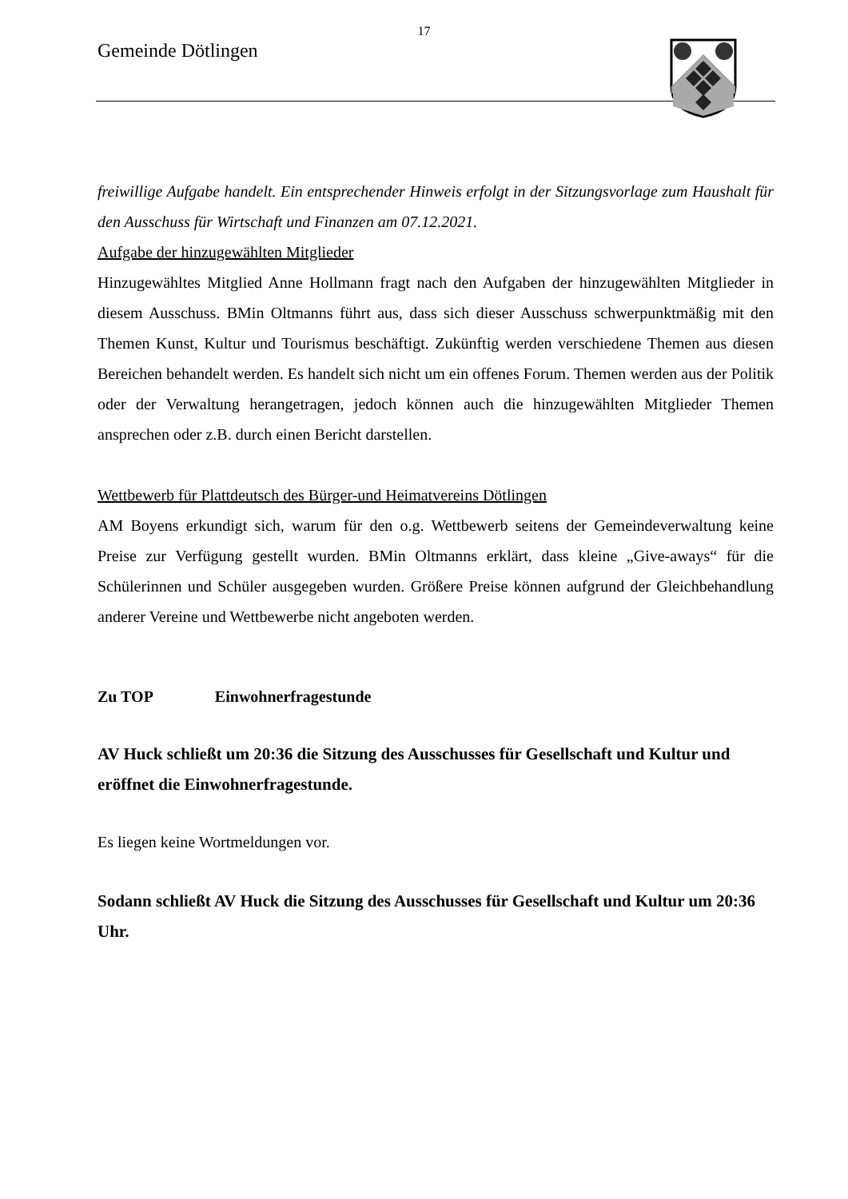17
Gemeinde Dötlingen
freiwillige Aufgabe handelt. Ein entsprechender Hinweis erfolgt in der Sitzungsvorlage zum Haushalt für den Ausschuss für Wirtschaft und Finanzen am 07.12.2021.
Aufgabe der hinzugewählten Mitglieder
Hinzugewähltes Mitglied Anne Hollmann fragt nach den Aufgaben der hinzugewählten Mitglieder in diesem Ausschuss. BMin Oltmanns führt aus, dass sich dieser Ausschuss schwerpunktmäßig mit den Themen Kunst, Kultur und Tourismus beschäftigt. Zukünftig werden verschiedene Themen aus diesen Bereichen behandelt werden. Es handelt sich nicht um ein offenes Forum. Themen werden aus der Politik oder der Verwaltung herangetragen, jedoch können auch die hinzugewählten Mitglieder Themen ansprechen oder z.B. durch einen Bericht darstellen.
Wettbewerb für Plattdeutsch des Bürger-und Heimatvereins Dötlingen
AM Boyens erkundigt sich, warum für den o.g. Wettbewerb seitens der Gemeindeverwaltung keine Preise zur Verfügung gestellt wurden. BMin Oltmanns erklärt, dass kleine „Give-aways“ für die Schülerinnen und Schüler ausgegeben wurden. Größere Preise können aufgrund der Gleichbehandlung anderer Vereine und Wettbewerbe nicht angeboten werden.
Zu TOP Einwohnerfragestunde
AV Huck schließt um 20:36 die Sitzung des Ausschusses für Gesellschaft und Kultur und eröffnet die Einwohnerfragestunde.
Es liegen keine Wortmeldungen vor.
Sodann schließt AV Huck die Sitzung des Ausschusses für Gesellschaft und Kultur um 20:36 Uhr.